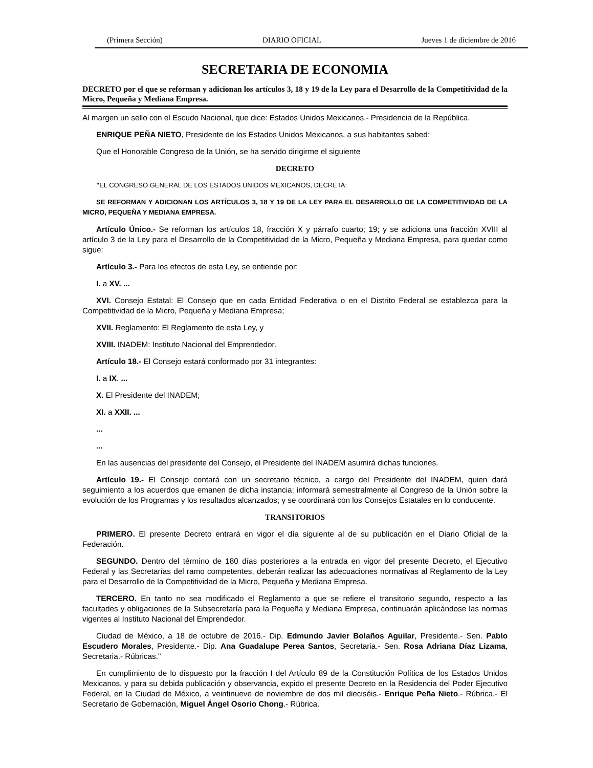(Primera Sección) DIARIO OFICIAL Jueves 1 de diciembre de 2016
SECRETARIA DE ECONOMIA
DECRETO por el que se reforman y adicionan los artículos 3, 18 y 19 de la Ley para el Desarrollo de la Competitividad de la Micro, Pequeña y Mediana Empresa.
Al margen un sello con el Escudo Nacional, que dice: Estados Unidos Mexicanos.- Presidencia de la República.
ENRIQUE PEÑA NIETO, Presidente de los Estados Unidos Mexicanos, a sus habitantes sabed:
Que el Honorable Congreso de la Unión, se ha servido dirigirme el siguiente
DECRETO
"EL CONGRESO GENERAL DE LOS ESTADOS UNIDOS MEXICANOS, DECRETA:
SE REFORMAN Y ADICIONAN LOS ARTÍCULOS 3, 18 Y 19 DE LA LEY PARA EL DESARROLLO DE LA COMPETITIVIDAD DE LA MICRO, PEQUEÑA Y MEDIANA EMPRESA.
Artículo Único.- Se reforman los artículos 18, fracción X y párrafo cuarto; 19; y se adiciona una fracción XVIII al artículo 3 de la Ley para el Desarrollo de la Competitividad de la Micro, Pequeña y Mediana Empresa, para quedar como sigue:
Artículo 3.- Para los efectos de esta Ley, se entiende por:
I. a XV. ...
XVI. Consejo Estatal: El Consejo que en cada Entidad Federativa o en el Distrito Federal se establezca para la Competitividad de la Micro, Pequeña y Mediana Empresa;
XVII. Reglamento: El Reglamento de esta Ley, y
XVIII. INADEM: Instituto Nacional del Emprendedor.
Artículo 18.- El Consejo estará conformado por 31 integrantes:
I. a IX. ...
X. El Presidente del INADEM;
XI. a XXII. ...
...
...
En las ausencias del presidente del Consejo, el Presidente del INADEM asumirá dichas funciones.
Artículo 19.- El Consejo contará con un secretario técnico, a cargo del Presidente del INADEM, quien dará seguimiento a los acuerdos que emanen de dicha instancia; informará semestralmente al Congreso de la Unión sobre la evolución de los Programas y los resultados alcanzados; y se coordinará con los Consejos Estatales en lo conducente.
TRANSITORIOS
PRIMERO. El presente Decreto entrará en vigor el día siguiente al de su publicación en el Diario Oficial de la Federación.
SEGUNDO. Dentro del término de 180 días posteriores a la entrada en vigor del presente Decreto, el Ejecutivo Federal y las Secretarías del ramo competentes, deberán realizar las adecuaciones normativas al Reglamento de la Ley para el Desarrollo de la Competitividad de la Micro, Pequeña y Mediana Empresa.
TERCERO. En tanto no sea modificado el Reglamento a que se refiere el transitorio segundo, respecto a las facultades y obligaciones de la Subsecretaría para la Pequeña y Mediana Empresa, continuarán aplicándose las normas vigentes al Instituto Nacional del Emprendedor.
Ciudad de México, a 18 de octubre de 2016.- Dip. Edmundo Javier Bolaños Aguilar, Presidente.- Sen. Pablo Escudero Morales, Presidente.- Dip. Ana Guadalupe Perea Santos, Secretaria.- Sen. Rosa Adriana Díaz Lizama, Secretaria.- Rúbricas."
En cumplimiento de lo dispuesto por la fracción I del Artículo 89 de la Constitución Política de los Estados Unidos Mexicanos, y para su debida publicación y observancia, expido el presente Decreto en la Residencia del Poder Ejecutivo Federal, en la Ciudad de México, a veintinueve de noviembre de dos mil dieciséis.- Enrique Peña Nieto.- Rúbrica.- El Secretario de Gobernación, Miguel Ángel Osorio Chong.- Rúbrica.